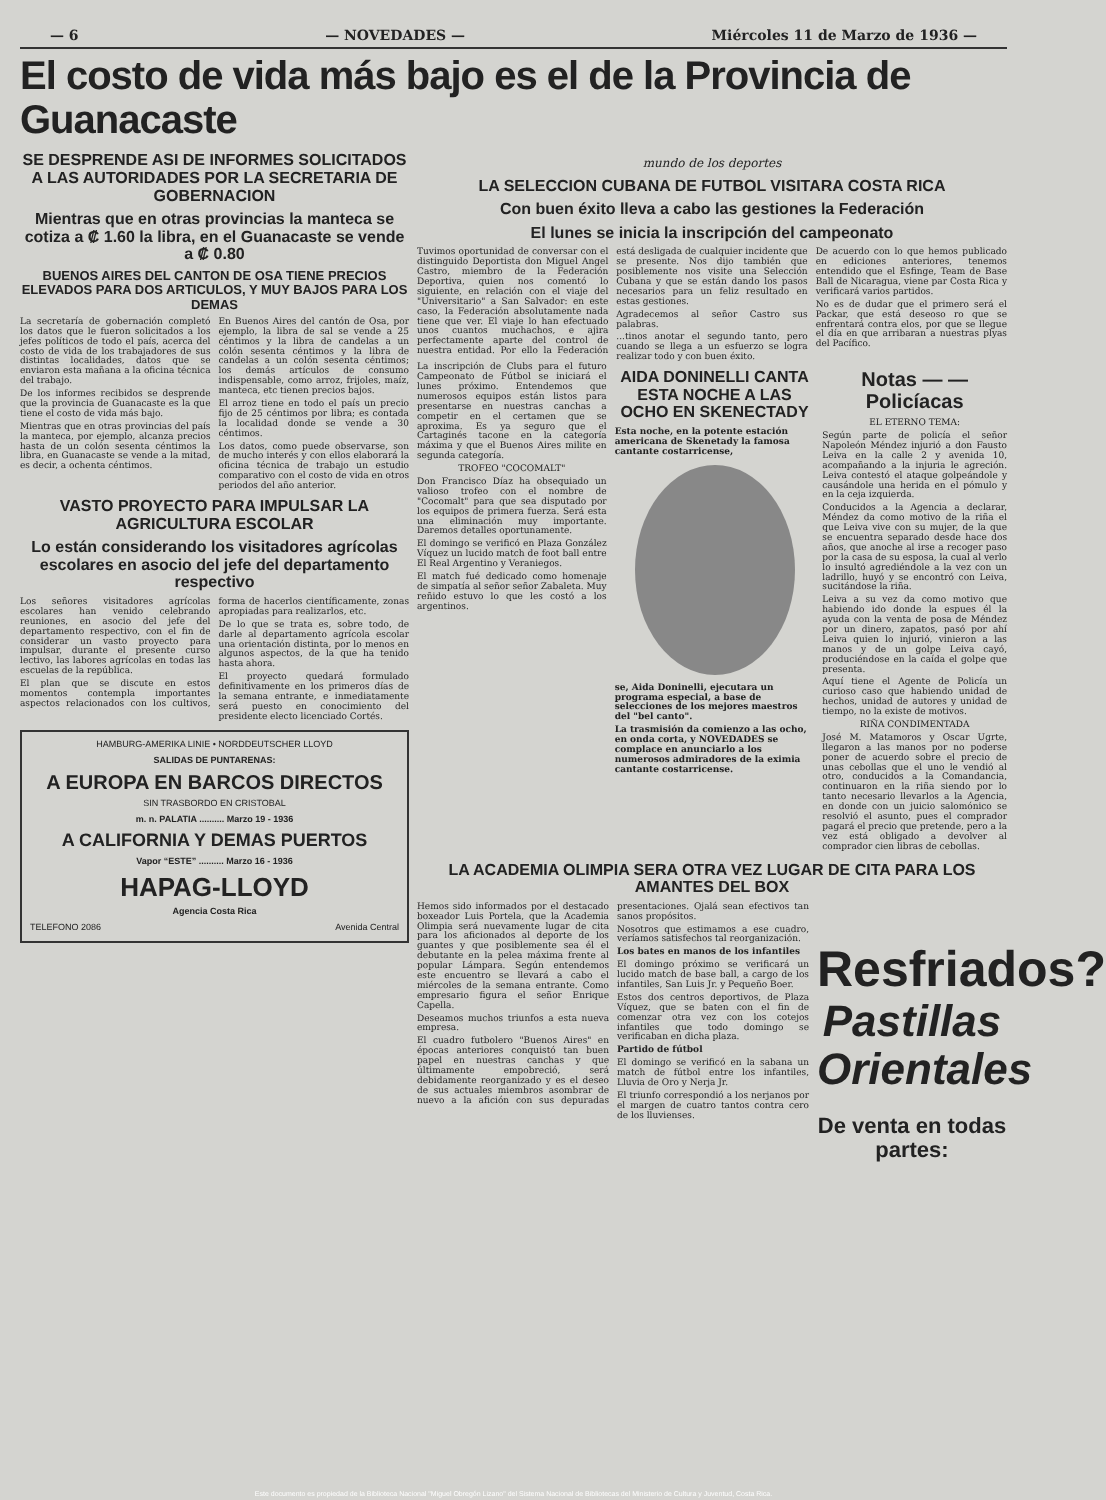— 6 — NOVEDADES — Miércoles 11 de Marzo de 1936 —
El costo de vida más bajo es el de la Provincia de Guanacaste
SE DESPRENDE ASI DE INFORMES SOLICITADOS A LAS AUTORIDADES POR LA SECRETARIA DE GOBERNACION
Mientras que en otras provincias la manteca se cotiza a ₡ 1.60 la libra, en el Guanacaste se vende a ₡ 0.80
BUENOS AIRES DEL CANTON DE OSA TIENE PRECIOS ELEVADOS PARA DOS ARTICULOS, Y MUY BAJOS PARA LOS DEMAS
La secretaría de gobernación completó los datos que le fueron solicitados a los jefes políticos de todo el país, acerca del costo de vida de los trabajadores de sus distintas localidades, datos que se enviaron esta mañana a la oficina técnica del trabajo.
De los informes recibidos se desprende que la provincia de Guanacaste es la que tiene el costo de vida más bajo.
Mientras que en otras provincias del país la manteca, por ejemplo, alcanza precios hasta de un colón sesenta céntimos la libra, en Guanacaste se vende a la mitad, es decir, a ochenta céntimos.
En Buenos Aires del cantón de Osa, por ejemplo, la libra de sal se vende a 25 céntimos y la libra de candelas a un colón sesenta céntimos y la libra de candelas a un colón sesenta céntimos; los demás artículos de consumo indispensable, como arroz, frijoles, maíz, manteca, etc tienen precios bajos.
El arroz tiene en todo el país un precio fijo de 25 céntimos por libra; es contada la localidad donde se vende a 30 céntimos.
Los datos, como puede observarse, son de mucho interés y con ellos elaborará la oficina técnica de trabajo un estudio comparativo con el costo de vida en otros periodos del año anterior.
VASTO PROYECTO PARA IMPULSAR LA AGRICULTURA ESCOLAR
Lo están considerando los visitadores agrícolas escolares en asocio del jefe del departamento respectivo
Los señores visitadores agrícolas escolares han venido celebrando reuniones, en asocio del jefe del departamento respectivo, con el fin de considerar un vasto proyecto para impulsar, durante el presente curso lectivo, las labores agrícolas en todas las escuelas de la república.
El plan que se discute en estos momentos contempla importantes aspectos relacionados con los cultivos, forma de hacerlos científicamente, zonas apropiadas para realizarlos, etc.
De lo que se trata es, sobre todo, de darle al departamento agrícola escolar una orientación distinta, por lo menos en algunos aspectos, de la que ha tenido hasta ahora.
El proyecto quedará formulado definitivamente en los primeros días de la semana entrante, e inmediatamente será puesto en conocimiento del presidente electo licenciado Cortés.
HAMBURG-AMERIKA LINIE • NORDDEUTSCHER LLOYD
SALIDAS DE PUNTARENAS:
A EUROPA EN BARCOS DIRECTOS
SIN TRASBORDO EN CRISTOBAL
m. n. PALATIA .......... Marzo 19 - 1936
A CALIFORNIA Y DEMAS PUERTOS
Vapor “ESTE” .......... Marzo 16 - 1936
HAPAG-LLOYD
Agencia Costa Rica
TELEFONO 2086 Avenida Central
mundo de los deportes
LA SELECCION CUBANA DE FUTBOL VISITARA COSTA RICA
Con buen éxito lleva a cabo las gestiones la Federación
El lunes se inicia la inscripción del campeonato
Tuvimos oportunidad de conversar con el distinguido Deportista don Miguel Angel Castro, miembro de la Federación Deportiva, quien nos comentó lo siguiente, en relación con el viaje del "Universitario" a San Salvador: en este caso, la Federación absolutamente nada tiene que ver. El viaje lo han efectuado unos cuantos muchachos, e ajira perfectamente aparte del control de nuestra entidad. Por ello la Federación está desligada de cualquier incidente que se presente. Nos dijo también que posiblemente nos visite una Selección Cubana y que se están dando los pasos necesarios para un feliz resultado en estas gestiones.
Agradecemos al señor Castro sus palabras.
...tinos anotar el segundo tanto, pero cuando se llega a un esfuerzo se logra realizar todo y con buen éxito.
De acuerdo con lo que hemos publicado en ediciones anteriores, tenemos entendido que el Esfinge, Team de Base Ball de Nicaragua, viene par Costa Rica y verificará varios partidos.
No es de dudar que el primero será el Packar, que está deseoso ro que se enfrentará contra elos, por que se llegue el día en que arribaran a nuestras plyas del Pacífico.
La inscripción de Clubs para el futuro Campeonato de Fútbol se iniciará el lunes próximo. Entendemos que numerosos equipos están listos para presentarse en nuestras canchas a competir en el certamen que se aproxima. Es ya seguro que el Cartaginés tacone en la categoría máxima y que el Buenos Aires milite en segunda categoría.
TROFEO "COCOMALT"
Don Francisco Díaz ha obsequiado un valioso trofeo con el nombre de "Cocomalt" para que sea disputado por los equipos de primera fuerza. Será esta una eliminación muy importante. Daremos detalles oportunamente.
El domingo se verificó en Plaza González Víquez un lucido match de foot ball entre El Real Argentino y Veraniegos.
El match fué dedicado como homenaje de simpatía al señor señor Zabaleta. Muy reñido estuvo lo que les costó a los argentinos.
AIDA DONINELLI CANTA ESTA NOCHE A LAS OCHO EN SKENECTADY
Esta noche, en la potente estación americana de Skenetady la famosa cantante costarricense,
se, Aida Doninelli, ejecutara un programa especial, a base de selecciones de los mejores maestros del "bel canto".
La trasmisión da comienzo a las ocho, en onda corta, y NOVEDADES se complace en anunciarlo a los numerosos admiradores de la eximia cantante costarricense.
Notas — — Policíacas
EL ETERNO TEMA:
Según parte de policía el señor Napoleón Méndez injurió a don Fausto Leiva en la calle 2 y avenida 10, acompañando a la injuria le agreción. Leiva contestó el ataque golpeándole y causándole una herida en el pómulo y en la ceja izquierda.
Conducidos a la Agencia a declarar, Méndez da como motivo de la riña el que Leiva vive con su mujer, de la que se encuentra separado desde hace dos años, que anoche al irse a recoger paso por la casa de su esposa, la cual al verlo lo insultó agrediéndole a la vez con un ladrillo, huyó y se encontró con Leiva, sucitándose la riña.
Leiva a su vez da como motivo que habiendo ido donde la espues él la ayuda con la venta de posa de Méndez por un dinero, zapatos, pasó por ahí Leiva quien lo injurió, vinieron a las manos y de un golpe Leiva cayó, produciéndose en la caída el golpe que presenta.
Aquí tiene el Agente de Policía un curioso caso que habiendo unidad de hechos, unidad de autores y unidad de tiempo, no la existe de motivos.
RIÑA CONDIMENTADA
José M. Matamoros y Oscar Ugrte, llegaron a las manos por no poderse poner de acuerdo sobre el precio de unas cebollas que el uno le vendió al otro, conducidos a la Comandancia, continuaron en la riña siendo por lo tanto necesario llevarlos a la Agencia, en donde con un juicio salomónico se resolvió el asunto, pues el comprador pagará el precio que pretende, pero a la vez está obligado a devolver al comprador cien libras de cebollas.
LA ACADEMIA OLIMPIA SERA OTRA VEZ LUGAR DE CITA PARA LOS AMANTES DEL BOX
Hemos sido informados por el destacado boxeador Luis Portela, que la Academia Olimpia será nuevamente lugar de cita para los aficionados al deporte de los guantes y que posiblemente sea él el debutante en la pelea máxima frente al popular Lámpara. Según entendemos este encuentro se llevará a cabo el miércoles de la semana entrante. Como empresario figura el señor Enrique Capella.
Deseamos muchos triunfos a esta nueva empresa.
El cuadro futbolero "Buenos Aires" en épocas anteriores conquistó tan buen papel en nuestras canchas y que últimamente empobreció, será debidamente reorganizado y es el deseo de sus actuales miembros asombrar de nuevo a la afición con sus depuradas presentaciones. Ojalá sean efectivos tan sanos propósitos.
Nosotros que estimamos a ese cuadro, veríamos satisfechos tal reorganización.
Los bates en manos de los infantiles
El domingo próximo se verificará un lucido match de base ball, a cargo de los infantiles, San Luis Jr. y Pequeño Boer.
Estos dos centros deportivos, de Plaza Víquez, que se baten con el fin de comenzar otra vez con los cotejos infantiles que todo domingo se verificaban en dicha plaza.
Partido de fútbol
El domingo se verificó en la sabana un match de fútbol entre los infantiles, Lluvia de Oro y Nerja Jr.
El triunfo correspondió a los nerjanos por el margen de cuatro tantos contra cero de los lluvienses.
Resfriados?
Pastillas Orientales
De venta en todas partes:
Este documento es propiedad de la Biblioteca Nacional "Miguel Obregón Lizano" del Sistema Nacional de Bibliotecas del Ministerio de Cultura y Juventud, Costa Rica.